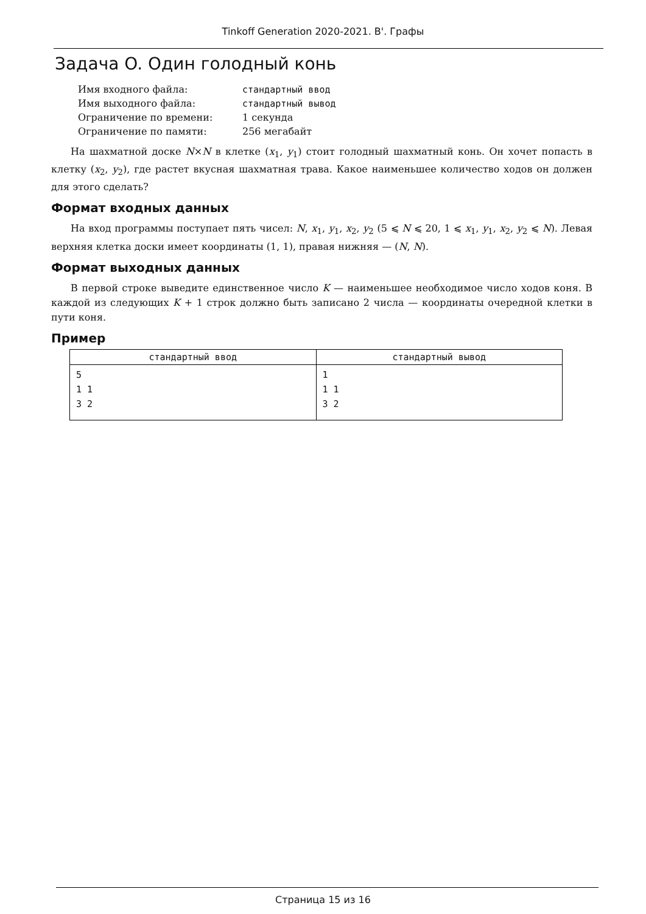Tinkoff Generation 2020-2021. B'. Графы
Задача O. Один голодный конь
| Имя входного файла: | стандартный ввод |
| Имя выходного файла: | стандартный вывод |
| Ограничение по времени: | 1 секунда |
| Ограничение по памяти: | 256 мегабайт |
На шахматной доске N×N в клетке (x<sub>1</sub>, y<sub>1</sub>) стоит голодный шахматный конь. Он хочет попасть в клетку (x<sub>2</sub>, y<sub>2</sub>), где растет вкусная шахматная трава. Какое наименьшее количество ходов он должен для этого сделать?
Формат входных данных
На вход программы поступает пять чисел: N, x<sub>1</sub>, y<sub>1</sub>, x<sub>2</sub>, y<sub>2</sub> (5 ⩽ N ⩽ 20, 1 ⩽ x<sub>1</sub>, y<sub>1</sub>, x<sub>2</sub>, y<sub>2</sub> ⩽ N). Левая верхняя клетка доски имеет координаты (1, 1), правая нижняя — (N, N).
Формат выходных данных
В первой строке выведите единственное число K — наименьшее необходимое число ходов коня. В каждой из следующих K + 1 строк должно быть записано 2 числа — координаты очередной клетки в пути коня.
Пример
| стандартный ввод | стандартный вывод |
| --- | --- |
| 5 1 1 3 2 | 1 1 1 3 2 |
Страница 15 из 16